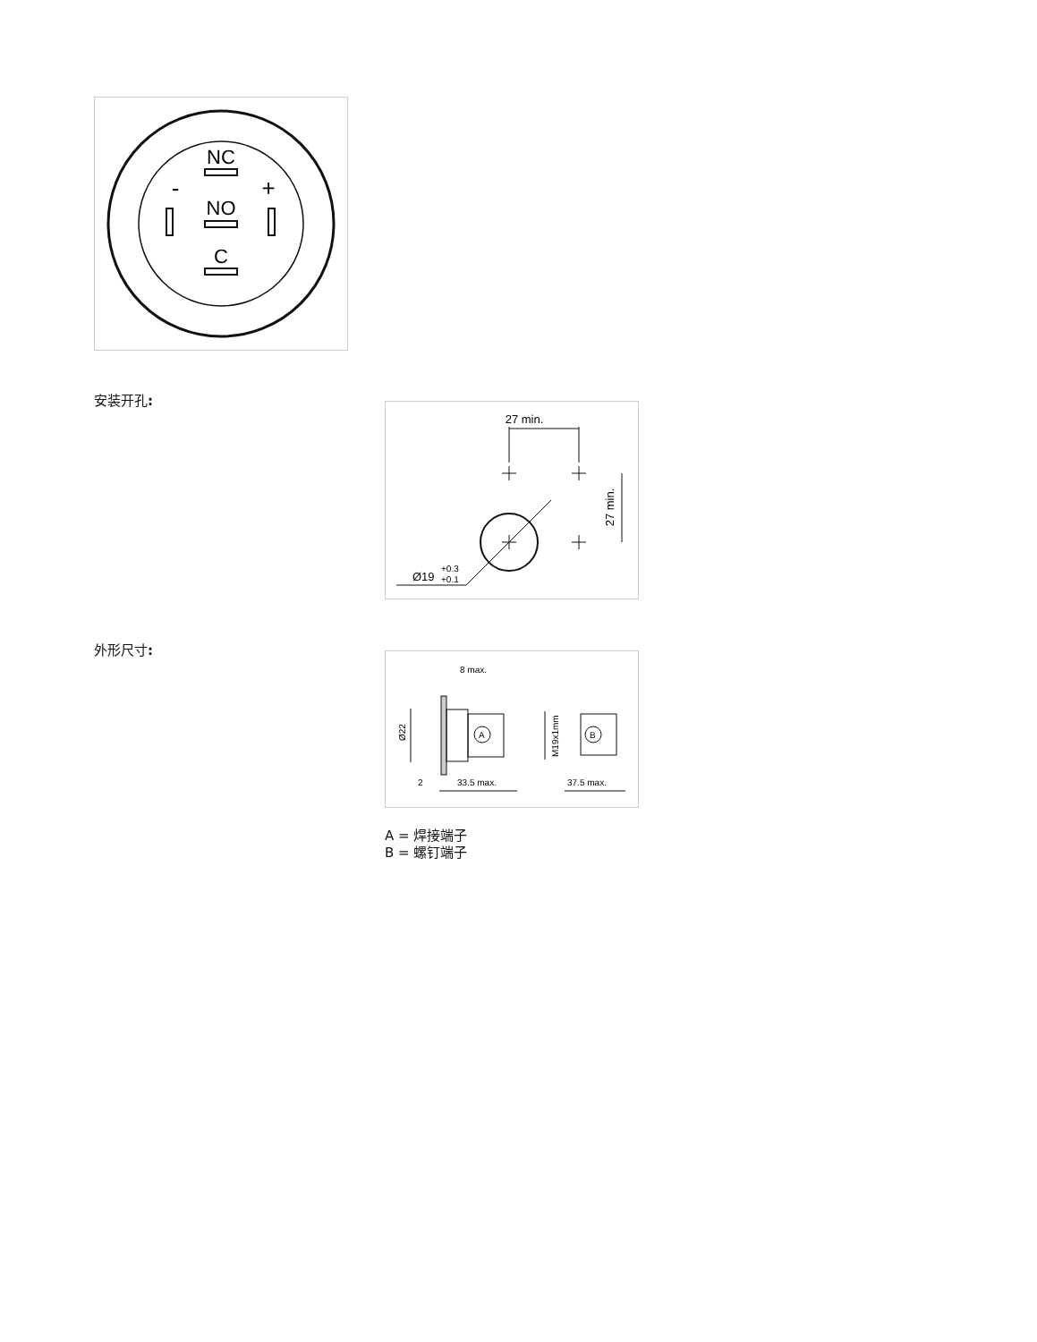NC
NO
C
-
+
安装开孔:
27 min.
27 min.
Ø19
+0.3
+0.1
外形尺寸:
8 max.
A
Ø22
M19x1mm
B
2
33.5 max.
37.5 max.
A = 焊接端子
B = 螺钉端子